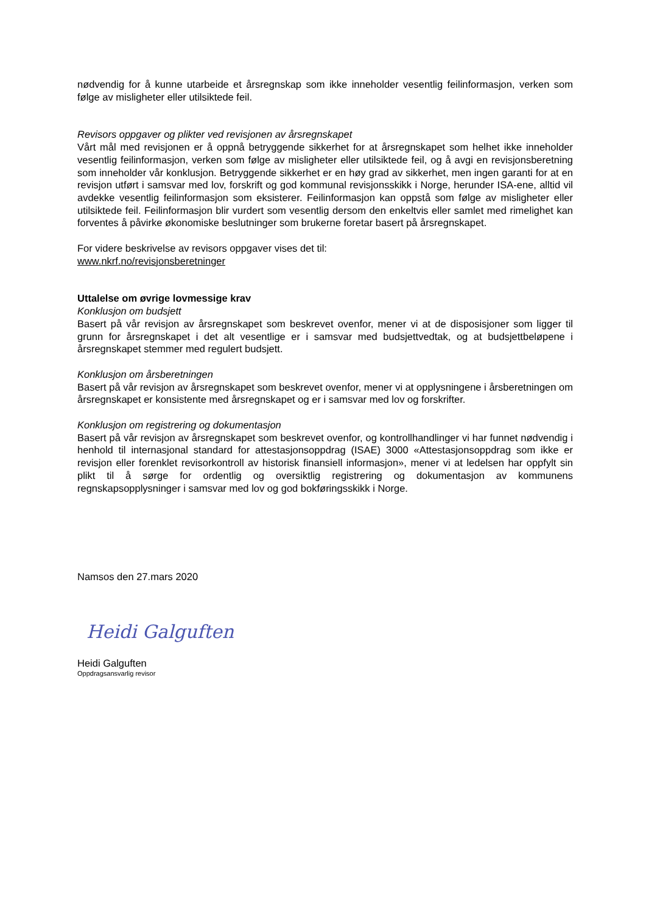nødvendig for å kunne utarbeide et årsregnskap som ikke inneholder vesentlig feilinformasjon, verken som følge av misligheter eller utilsiktede feil.
Revisors oppgaver og plikter ved revisjonen av årsregnskapet
Vårt mål med revisjonen er å oppnå betryggende sikkerhet for at årsregnskapet som helhet ikke inneholder vesentlig feilinformasjon, verken som følge av misligheter eller utilsiktede feil, og å avgi en revisjonsberetning som inneholder vår konklusjon. Betryggende sikkerhet er en høy grad av sikkerhet, men ingen garanti for at en revisjon utført i samsvar med lov, forskrift og god kommunal revisjonsskikk i Norge, herunder ISA-ene, alltid vil avdekke vesentlig feilinformasjon som eksisterer. Feilinformasjon kan oppstå som følge av misligheter eller utilsiktede feil. Feilinformasjon blir vurdert som vesentlig dersom den enkeltvis eller samlet med rimelighet kan forventes å påvirke økonomiske beslutninger som brukerne foretar basert på årsregnskapet.
For videre beskrivelse av revisors oppgaver vises det til:
www.nkrf.no/revisjonsberetninger
Uttalelse om øvrige lovmessige krav
Konklusjon om budsjett
Basert på vår revisjon av årsregnskapet som beskrevet ovenfor, mener vi at de disposisjoner som ligger til grunn for årsregnskapet i det alt vesentlige er i samsvar med budsjettvedtak, og at budsjettbeløpene i årsregnskapet stemmer med regulert budsjett.
Konklusjon om årsberetningen
Basert på vår revisjon av årsregnskapet som beskrevet ovenfor, mener vi at opplysningene i årsberetningen om årsregnskapet er konsistente med årsregnskapet og er i samsvar med lov og forskrifter.
Konklusjon om registrering og dokumentasjon
Basert på vår revisjon av årsregnskapet som beskrevet ovenfor, og kontrollhandlinger vi har funnet nødvendig i henhold til internasjonal standard for attestasjonsoppdrag (ISAE) 3000 «Attestasjonsoppdrag som ikke er revisjon eller forenklet revisorkontroll av historisk finansiell informasjon», mener vi at ledelsen har oppfylt sin plikt til å sørge for ordentlig og oversiktlig registrering og dokumentasjon av kommunens regnskapsopplysninger i samsvar med lov og god bokføringsskikk i Norge.
Namsos den 27.mars 2020
Heidi Galguften
Heidi Galguften
Oppdragsansvarlig revisor